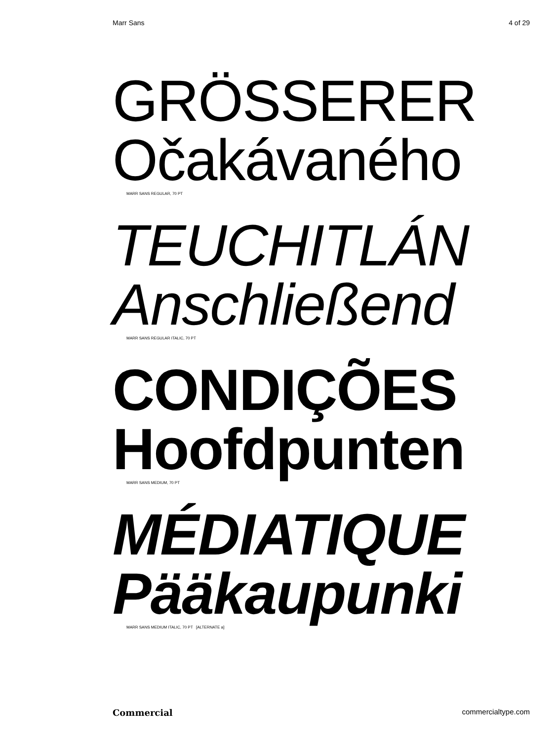Marr Sans 4 of 29
GRÖSSERER
Očakávaného
MARR SANS REGULAR, 70 PT
TEUCHITLÁN
Anschließend
MARR SANS REGULAR ITALIC, 70 PT
CONDIÇÕES
Hoofdpunten
MARR SANS MEDIUM, 70 PT
MÉDIATIQUE
Pääkaupunki
MARR SANS MEDIUM ITALIC, 70 PT [ALTERNATE a]
Commercial commercialtype.com